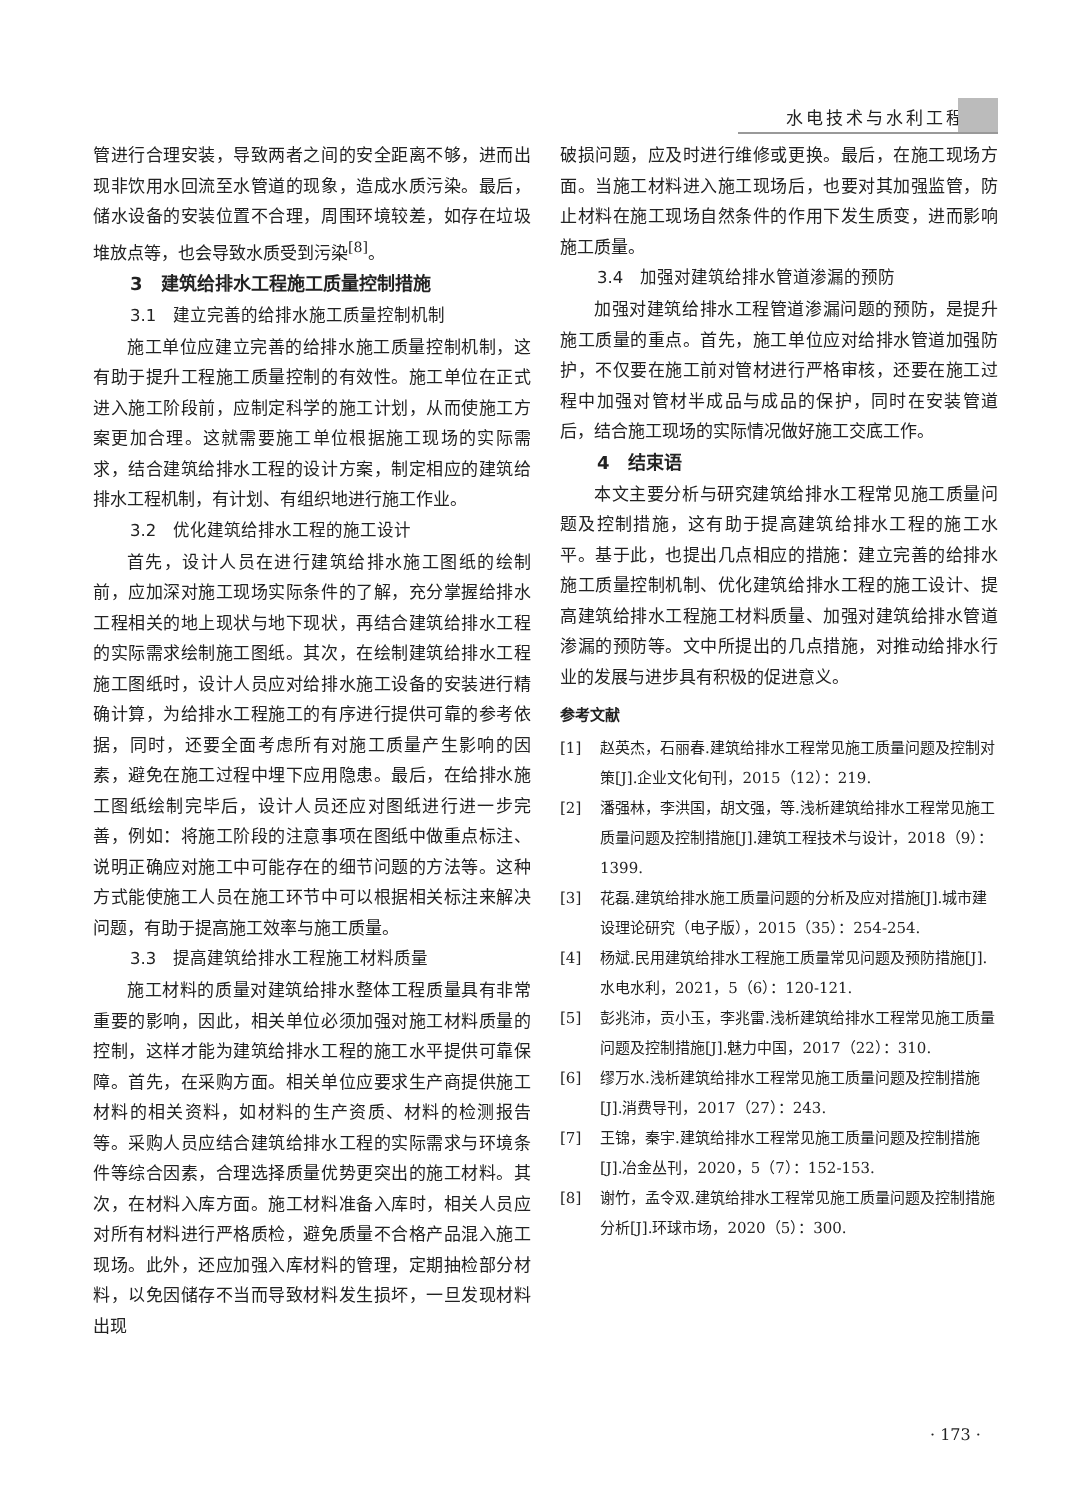水电技术与水利工程
管进行合理安装，导致两者之间的安全距离不够，进而出现非饮用水回流至水管道的现象，造成水质污染。最后，储水设备的安装位置不合理，周围环境较差，如存在垃圾堆放点等，也会导致水质受到污染<sup>[8]</sup>。
3　建筑给排水工程施工质量控制措施
3.1　建立完善的给排水施工质量控制机制
施工单位应建立完善的给排水施工质量控制机制，这有助于提升工程施工质量控制的有效性。施工单位在正式进入施工阶段前，应制定科学的施工计划，从而使施工方案更加合理。这就需要施工单位根据施工现场的实际需求，结合建筑给排水工程的设计方案，制定相应的建筑给排水工程机制，有计划、有组织地进行施工作业。
3.2　优化建筑给排水工程的施工设计
首先，设计人员在进行建筑给排水施工图纸的绘制前，应加深对施工现场实际条件的了解，充分掌握给排水工程相关的地上现状与地下现状，再结合建筑给排水工程的实际需求绘制施工图纸。其次，在绘制建筑给排水工程施工图纸时，设计人员应对给排水施工设备的安装进行精确计算，为给排水工程施工的有序进行提供可靠的参考依据，同时，还要全面考虑所有对施工质量产生影响的因素，避免在施工过程中埋下应用隐患。最后，在给排水施工图纸绘制完毕后，设计人员还应对图纸进行进一步完善，例如：将施工阶段的注意事项在图纸中做重点标注、说明正确应对施工中可能存在的细节问题的方法等。这种方式能使施工人员在施工环节中可以根据相关标注来解决问题，有助于提高施工效率与施工质量。
3.3　提高建筑给排水工程施工材料质量
施工材料的质量对建筑给排水整体工程质量具有非常重要的影响，因此，相关单位必须加强对施工材料质量的控制，这样才能为建筑给排水工程的施工水平提供可靠保障。首先，在采购方面。相关单位应要求生产商提供施工材料的相关资料，如材料的生产资质、材料的检测报告等。采购人员应结合建筑给排水工程的实际需求与环境条件等综合因素，合理选择质量优势更突出的施工材料。其次，在材料入库方面。施工材料准备入库时，相关人员应对所有材料进行严格质检，避免质量不合格产品混入施工现场。此外，还应加强入库材料的管理，定期抽检部分材料，以免因储存不当而导致材料发生损坏，一旦发现材料出现
破损问题，应及时进行维修或更换。最后，在施工现场方面。当施工材料进入施工现场后，也要对其加强监管，防止材料在施工现场自然条件的作用下发生质变，进而影响施工质量。
3.4　加强对建筑给排水管道渗漏的预防
加强对建筑给排水工程管道渗漏问题的预防，是提升施工质量的重点。首先，施工单位应对给排水管道加强防护，不仅要在施工前对管材进行严格审核，还要在施工过程中加强对管材半成品与成品的保护，同时在安装管道后，结合施工现场的实际情况做好施工交底工作。
4　结束语
本文主要分析与研究建筑给排水工程常见施工质量问题及控制措施，这有助于提高建筑给排水工程的施工水平。基于此，也提出几点相应的措施：建立完善的给排水施工质量控制机制、优化建筑给排水工程的施工设计、提高建筑给排水工程施工材料质量、加强对建筑给排水管道渗漏的预防等。文中所提出的几点措施，对推动给排水行业的发展与进步具有积极的促进意义。
参考文献
[1] 赵英杰，石丽春.建筑给排水工程常见施工质量问题及控制对策[J].企业文化旬刊，2015（12）：219.
[2] 潘强林，李洪国，胡文强，等.浅析建筑给排水工程常见施工质量问题及控制措施[J].建筑工程技术与设计，2018（9）：1399.
[3] 花磊.建筑给排水施工质量问题的分析及应对措施[J].城市建设理论研究（电子版），2015（35）：254-254.
[4] 杨斌.民用建筑给排水工程施工质量常见问题及预防措施[J].水电水利，2021，5（6）：120-121.
[5] 彭兆沛，贡小玉，李兆雷.浅析建筑给排水工程常见施工质量问题及控制措施[J].魅力中国，2017（22）：310.
[6] 缪万水.浅析建筑给排水工程常见施工质量问题及控制措施[J].消费导刊，2017（27）：243.
[7] 王锦，秦宇.建筑给排水工程常见施工质量问题及控制措施[J].冶金丛刊，2020，5（7）：152-153.
[8] 谢竹，孟令双.建筑给排水工程常见施工质量问题及控制措施分析[J].环球市场，2020（5）：300.
· 173 ·